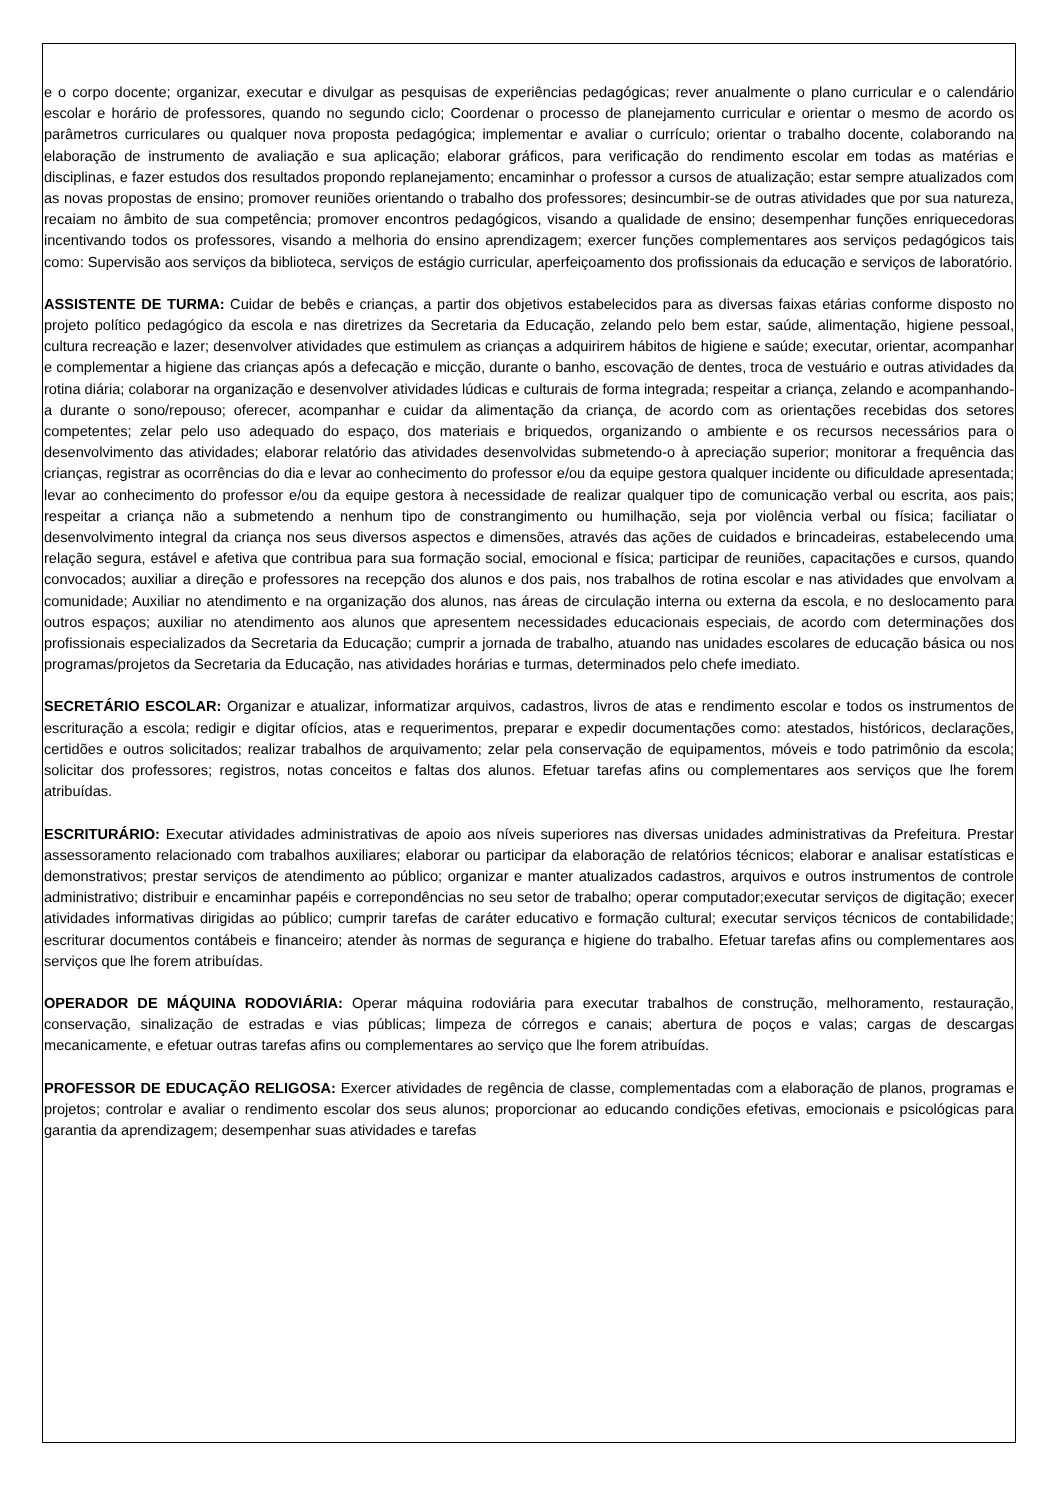e o corpo docente; organizar, executar e divulgar as pesquisas de experiências pedagógicas; rever anualmente o plano curricular e o calendário escolar e horário de professores, quando no segundo ciclo; Coordenar o processo de planejamento curricular e orientar o mesmo de acordo os parâmetros curriculares ou qualquer nova proposta pedagógica; implementar e avaliar o currículo; orientar o trabalho docente, colaborando na elaboração de instrumento de avaliação e sua aplicação; elaborar gráficos, para verificação do rendimento escolar em todas as matérias e disciplinas, e fazer estudos dos resultados propondo replanejamento; encaminhar o professor a cursos de atualização; estar sempre atualizados com as novas propostas de ensino; promover reuniões orientando o trabalho dos professores; desincumbir-se de outras atividades que por sua natureza, recaiam no âmbito de sua competência; promover encontros pedagógicos, visando a qualidade de ensino; desempenhar funções enriquecedoras incentivando todos os professores, visando a melhoria do ensino aprendizagem; exercer funções complementares aos serviços pedagógicos tais como: Supervisão aos serviços da biblioteca, serviços de estágio curricular, aperfeiçoamento dos profissionais da educação e serviços de laboratório.
ASSISTENTE DE TURMA: Cuidar de bebês e crianças, a partir dos objetivos estabelecidos para as diversas faixas etárias conforme disposto no projeto político pedagógico da escola e nas diretrizes da Secretaria da Educação, zelando pelo bem estar, saúde, alimentação, higiene pessoal, cultura recreação e lazer; desenvolver atividades que estimulem as crianças a adquirirem hábitos de higiene e saúde; executar, orientar, acompanhar e complementar a higiene das crianças após a defecação e micção, durante o banho, escovação de dentes, troca de vestuário e outras atividades da rotina diária; colaborar na organização e desenvolver atividades lúdicas e culturais de forma integrada; respeitar a criança, zelando e acompanhando-a durante o sono/repouso; oferecer, acompanhar e cuidar da alimentação da criança, de acordo com as orientações recebidas dos setores competentes; zelar pelo uso adequado do espaço, dos materiais e briquedos, organizando o ambiente e os recursos necessários para o desenvolvimento das atividades; elaborar relatório das atividades desenvolvidas submetendo-o à apreciação superior; monitorar a frequência das crianças, registrar as ocorrências do dia e levar ao conhecimento do professor e/ou da equipe gestora qualquer incidente ou dificuldade apresentada; levar ao conhecimento do professor e/ou da equipe gestora à necessidade de realizar qualquer tipo de comunicação verbal ou escrita, aos pais; respeitar a criança não a submetendo a nenhum tipo de constrangimento ou humilhação, seja por violência verbal ou física; faciliatar o desenvolvimento integral da criança nos seus diversos aspectos e dimensões, através das ações de cuidados e brincadeiras, estabelecendo uma relação segura, estável e afetiva que contribua para sua formação social, emocional e física; participar de reuniões, capacitações e cursos, quando convocados; auxiliar a direção e professores na recepção dos alunos e dos pais, nos trabalhos de rotina escolar e nas atividades que envolvam a comunidade; Auxiliar no atendimento e na organização dos alunos, nas áreas de circulação interna ou externa da escola, e no deslocamento para outros espaços; auxiliar no atendimento aos alunos que apresentem necessidades educacionais especiais, de acordo com determinações dos profissionais especializados da Secretaria da Educação; cumprir a jornada de trabalho, atuando nas unidades escolares de educação básica ou nos programas/projetos da Secretaria da Educação, nas atividades horárias e turmas, determinados pelo chefe imediato.
SECRETÁRIO ESCOLAR: Organizar e atualizar, informatizar arquivos, cadastros, livros de atas e rendimento escolar e todos os instrumentos de escrituração a escola; redigir e digitar ofícios, atas e requerimentos, preparar e expedir documentações como: atestados, históricos, declarações, certidões e outros solicitados; realizar trabalhos de arquivamento; zelar pela conservação de equipamentos, móveis e todo patrimônio da escola; solicitar dos professores; registros, notas conceitos e faltas dos alunos. Efetuar tarefas afins ou complementares aos serviços que lhe forem atribuídas.
ESCRITURÁRIO: Executar atividades administrativas de apoio aos níveis superiores nas diversas unidades administrativas da Prefeitura. Prestar assessoramento relacionado com trabalhos auxiliares; elaborar ou participar da elaboração de relatórios técnicos; elaborar e analisar estatísticas e demonstrativos; prestar serviços de atendimento ao público; organizar e manter atualizados cadastros, arquivos e outros instrumentos de controle administrativo; distribuir e encaminhar papéis e correpondências no seu setor de trabalho; operar computador;executar serviços de digitação; execer atividades informativas dirigidas ao público; cumprir tarefas de caráter educativo e formação cultural; executar serviços técnicos de contabilidade; escriturar documentos contábeis e financeiro; atender às normas de segurança e higiene do trabalho. Efetuar tarefas afins ou complementares aos serviços que lhe forem atribuídas.
OPERADOR DE MÁQUINA RODOVIÁRIA: Operar máquina rodoviária para executar trabalhos de construção, melhoramento, restauração, conservação, sinalização de estradas e vias públicas; limpeza de córregos e canais; abertura de poços e valas; cargas de descargas mecanicamente, e efetuar outras tarefas afins ou complementares ao serviço que lhe forem atribuídas.
PROFESSOR DE EDUCAÇÃO RELIGOSA: Exercer atividades de regência de classe, complementadas com a elaboração de planos, programas e projetos; controlar e avaliar o rendimento escolar dos seus alunos; proporcionar ao educando condições efetivas, emocionais e psicológicas para garantia da aprendizagem; desempenhar suas atividades e tarefas